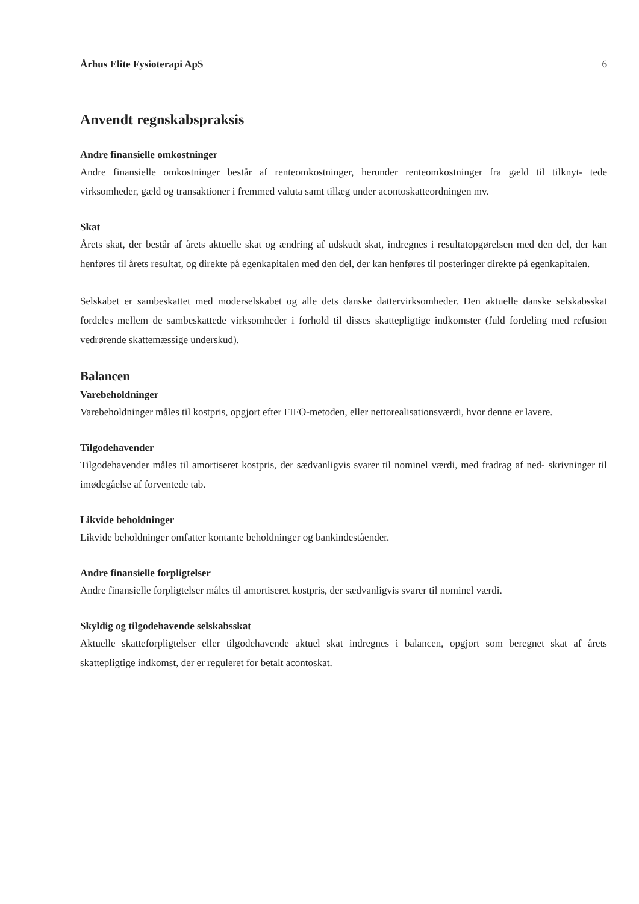Århus Elite Fysioterapi ApS 6
Anvendt regnskabspraksis
Andre finansielle omkostninger
Andre finansielle omkostninger består af renteomkostninger, herunder renteomkostninger fra gæld til tilknyt- tede virksomheder, gæld og transaktioner i fremmed valuta samt tillæg under acontoskatteordningen mv.
Skat
Årets skat, der består af årets aktuelle skat og ændring af udskudt skat, indregnes i resultatopgørelsen med den del, der kan henføres til årets resultat, og direkte på egenkapitalen med den del, der kan henføres til posteringer direkte på egenkapitalen.
Selskabet er sambeskattet med moderselskabet og alle dets danske dattervirksomheder. Den aktuelle danske selskabsskat fordeles mellem de sambeskattede virksomheder i forhold til disses skattepligtige indkomster (fuld fordeling med refusion vedrørende skattemæssige underskud).
Balancen
Varebeholdninger
Varebeholdninger måles til kostpris, opgjort efter FIFO-metoden, eller nettorealisationsværdi, hvor denne er lavere.
Tilgodehavender
Tilgodehavender måles til amortiseret kostpris, der sædvanligvis svarer til nominel værdi, med fradrag af ned- skrivninger til imødegåelse af forventede tab.
Likvide beholdninger
Likvide beholdninger omfatter kontante beholdninger og bankindeståender.
Andre finansielle forpligtelser
Andre finansielle forpligtelser måles til amortiseret kostpris, der sædvanligvis svarer til nominel værdi.
Skyldig og tilgodehavende selskabsskat
Aktuelle skatteforpligtelser eller tilgodehavende aktuel skat indregnes i balancen, opgjort som beregnet skat af årets skattepligtige indkomst, der er reguleret for betalt acontoskat.